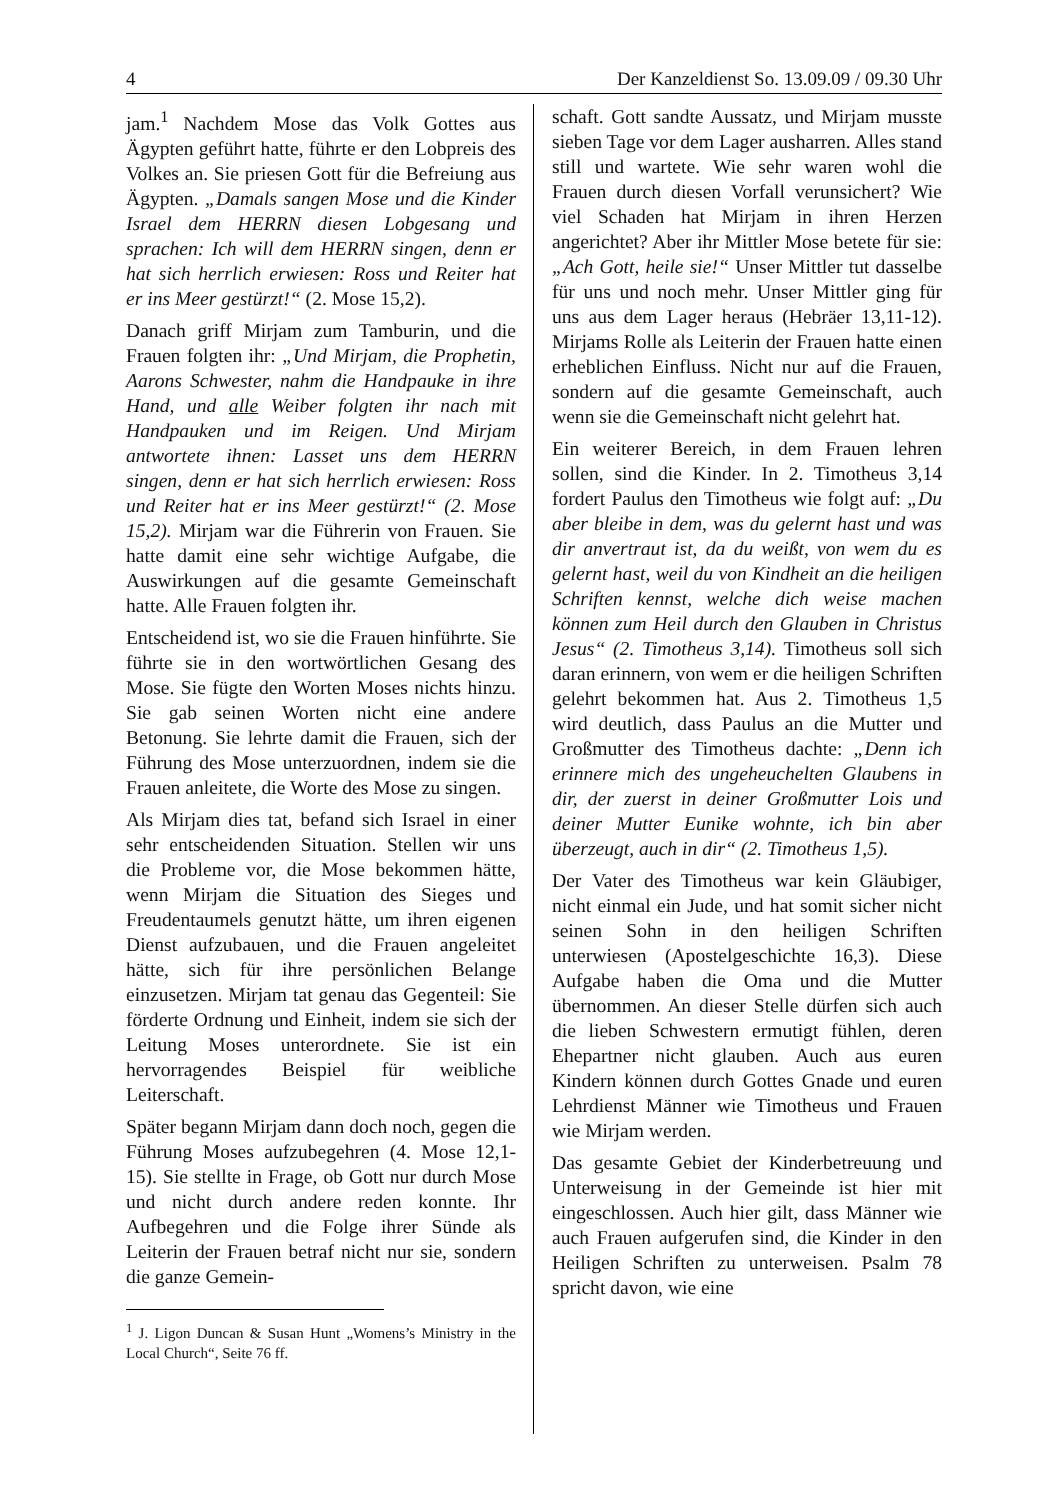4 Der Kanzeldienst So. 13.09.09 / 09.30 Uhr
jam.<sup>1</sup> Nachdem Mose das Volk Gottes aus Ägypten geführt hatte, führte er den Lobpreis des Volkes an. Sie priesen Gott für die Befreiung aus Ägypten. „Damals sangen Mose und die Kinder Israel dem HERRN diesen Lobgesang und sprachen: Ich will dem HERRN singen, denn er hat sich herrlich erwiesen: Ross und Reiter hat er ins Meer gestürzt!“ (2. Mose 15,2).
Danach griff Mirjam zum Tamburin, und die Frauen folgten ihr: „Und Mirjam, die Prophetin, Aarons Schwester, nahm die Handpauke in ihre Hand, und alle Weiber folgten ihr nach mit Handpauken und im Reigen. Und Mirjam antwortete ihnen: Lasset uns dem HERRN singen, denn er hat sich herrlich erwiesen: Ross und Reiter hat er ins Meer gestürzt!“ (2. Mose 15,2). Mirjam war die Führerin von Frauen. Sie hatte damit eine sehr wichtige Aufgabe, die Auswirkungen auf die gesamte Gemeinschaft hatte. Alle Frauen folgten ihr.
Entscheidend ist, wo sie die Frauen hinführte. Sie führte sie in den wortwörtlichen Gesang des Mose. Sie fügte den Worten Moses nichts hinzu. Sie gab seinen Worten nicht eine andere Betonung. Sie lehrte damit die Frauen, sich der Führung des Mose unterzuordnen, indem sie die Frauen anleitete, die Worte des Mose zu singen.
Als Mirjam dies tat, befand sich Israel in einer sehr entscheidenden Situation. Stellen wir uns die Probleme vor, die Mose bekommen hätte, wenn Mirjam die Situation des Sieges und Freudentaumels genutzt hätte, um ihren eigenen Dienst aufzubauen, und die Frauen angeleitet hätte, sich für ihre persönlichen Belange einzusetzen. Mirjam tat genau das Gegenteil: Sie förderte Ordnung und Einheit, indem sie sich der Leitung Moses unterordnete. Sie ist ein hervorragendes Beispiel für weibliche Leiterschaft.
Später begann Mirjam dann doch noch, gegen die Führung Moses aufzubegehren (4. Mose 12,1-15). Sie stellte in Frage, ob Gott nur durch Mose und nicht durch andere reden konnte. Ihr Aufbegehren und die Folge ihrer Sünde als Leiterin der Frauen betraf nicht nur sie, sondern die ganze Gemein-
<sup>1</sup> J. Ligon Duncan & Susan Hunt „Womens’s Ministry in the Local Church“, Seite 76 ff.
schaft. Gott sandte Aussatz, und Mirjam musste sieben Tage vor dem Lager ausharren. Alles stand still und wartete. Wie sehr waren wohl die Frauen durch diesen Vorfall verunsichert? Wie viel Schaden hat Mirjam in ihren Herzen angerichtet? Aber ihr Mittler Mose betete für sie: „Ach Gott, heile sie!“ Unser Mittler tut dasselbe für uns und noch mehr. Unser Mittler ging für uns aus dem Lager heraus (Hebräer 13,11-12). Mirjams Rolle als Leiterin der Frauen hatte einen erheblichen Einfluss. Nicht nur auf die Frauen, sondern auf die gesamte Gemeinschaft, auch wenn sie die Gemeinschaft nicht gelehrt hat.
Ein weiterer Bereich, in dem Frauen lehren sollen, sind die Kinder. In 2. Timotheus 3,14 fordert Paulus den Timotheus wie folgt auf: „Du aber bleibe in dem, was du gelernt hast und was dir anvertraut ist, da du weißt, von wem du es gelernt hast, weil du von Kindheit an die heiligen Schriften kennst, welche dich weise machen können zum Heil durch den Glauben in Christus Jesus“ (2. Timotheus 3,14). Timotheus soll sich daran erinnern, von wem er die heiligen Schriften gelehrt bekommen hat. Aus 2. Timotheus 1,5 wird deutlich, dass Paulus an die Mutter und Großmutter des Timotheus dachte: „Denn ich erinnere mich des ungeheuchelten Glaubens in dir, der zuerst in deiner Großmutter Lois und deiner Mutter Eunike wohnte, ich bin aber überzeugt, auch in dir“ (2. Timotheus 1,5).
Der Vater des Timotheus war kein Gläubiger, nicht einmal ein Jude, und hat somit sicher nicht seinen Sohn in den heiligen Schriften unterwiesen (Apostelgeschichte 16,3). Diese Aufgabe haben die Oma und die Mutter übernommen. An dieser Stelle dürfen sich auch die lieben Schwestern ermutigt fühlen, deren Ehepartner nicht glauben. Auch aus euren Kindern können durch Gottes Gnade und euren Lehrdienst Männer wie Timotheus und Frauen wie Mirjam werden.
Das gesamte Gebiet der Kinderbetreuung und Unterweisung in der Gemeinde ist hier mit eingeschlossen. Auch hier gilt, dass Männer wie auch Frauen aufgerufen sind, die Kinder in den Heiligen Schriften zu unterweisen. Psalm 78 spricht davon, wie eine